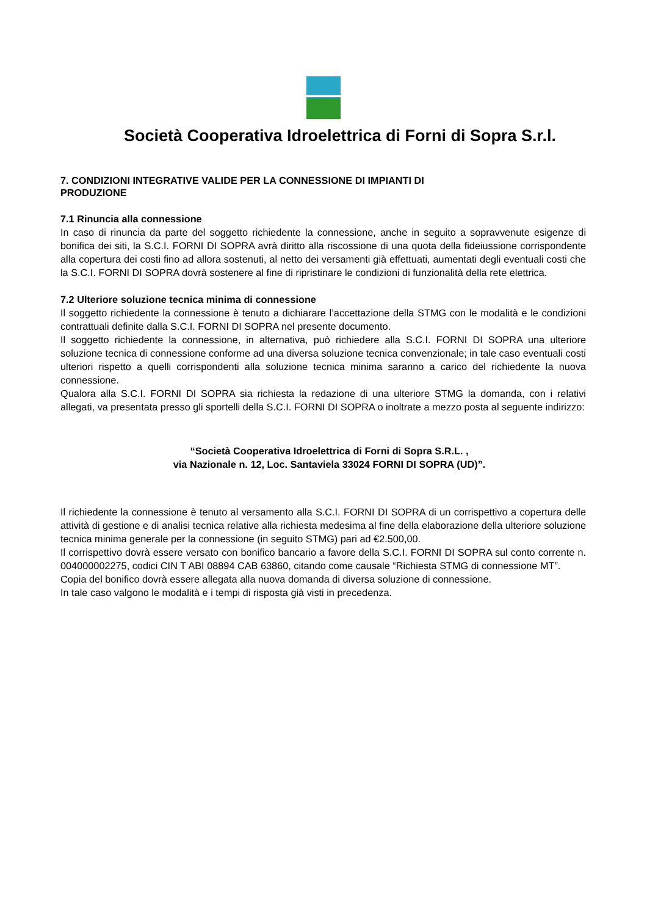Società Cooperativa Idroelettrica di Forni di Sopra S.r.l.
7. CONDIZIONI INTEGRATIVE VALIDE PER LA CONNESSIONE DI IMPIANTI DI
PRODUZIONE
7.1 Rinuncia alla connessione
In caso di rinuncia da parte del soggetto richiedente la connessione, anche in seguito a sopravvenute esigenze di bonifica dei siti, la S.C.I. FORNI DI SOPRA avrà diritto alla riscossione di una quota della fideiussione corrispondente alla copertura dei costi fino ad allora sostenuti, al netto dei versamenti già effettuati, aumentati degli eventuali costi che la S.C.I. FORNI DI SOPRA dovrà sostenere al fine di ripristinare le condizioni di funzionalità della rete elettrica.
7.2 Ulteriore soluzione tecnica minima di connessione
Il soggetto richiedente la connessione è tenuto a dichiarare l’accettazione della STMG con le modalità e le condizioni contrattuali definite dalla S.C.I. FORNI DI SOPRA nel presente documento.
Il soggetto richiedente la connessione, in alternativa, può richiedere alla S.C.I. FORNI DI SOPRA una ulteriore soluzione tecnica di connessione conforme ad una diversa soluzione tecnica convenzionale; in tale caso eventuali costi ulteriori rispetto a quelli corrispondenti alla soluzione tecnica minima saranno a carico del richiedente la nuova connessione.
Qualora alla S.C.I. FORNI DI SOPRA sia richiesta la redazione di una ulteriore STMG la domanda, con i relativi allegati, va presentata presso gli sportelli della S.C.I. FORNI DI SOPRA o inoltrate a mezzo posta al seguente indirizzo:
“Società Cooperativa Idroelettrica di Forni di Sopra S.R.L. ,
via Nazionale n. 12, Loc. Santaviela 33024 FORNI DI SOPRA (UD)”.
Il richiedente la connessione è tenuto al versamento alla S.C.I. FORNI DI SOPRA di un corrispettivo a copertura delle attività di gestione e di analisi tecnica relative alla richiesta medesima al fine della elaborazione della ulteriore soluzione tecnica minima generale per la connessione (in seguito STMG) pari ad €2.500,00.
Il corrispettivo dovrà essere versato con bonifico bancario a favore della S.C.I. FORNI DI SOPRA sul conto corrente n. 004000002275, codici CIN T ABI 08894 CAB 63860, citando come causale “Richiesta STMG di connessione MT”.
Copia del bonifico dovrà essere allegata alla nuova domanda di diversa soluzione di connessione.
In tale caso valgono le modalità e i tempi di risposta già visti in precedenza.